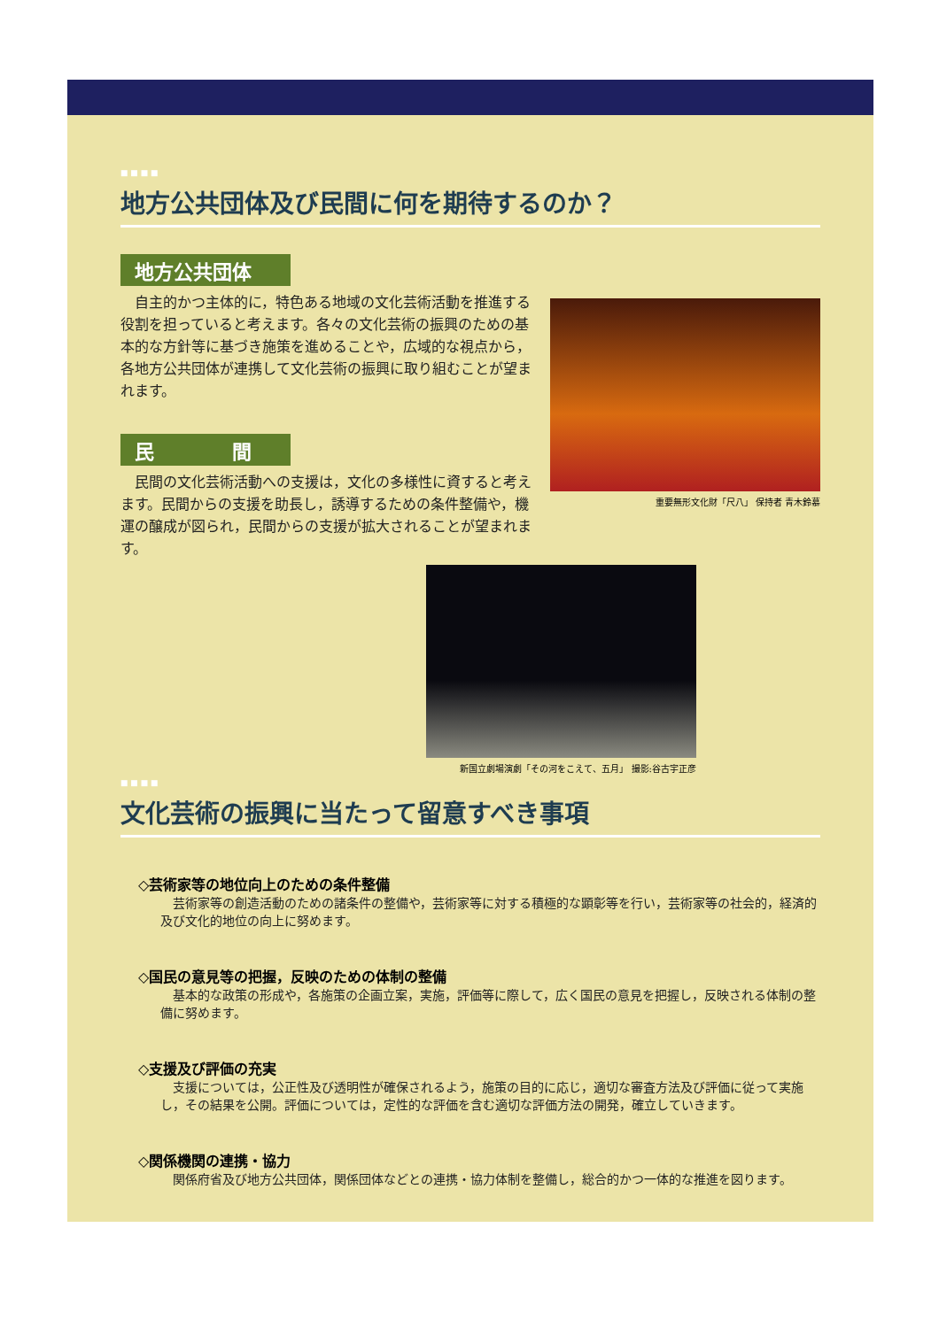■ ■ ■ ■
地方公共団体及び民間に何を期待するのか？
地方公共団体
　自主的かつ主体的に，特色ある地域の文化芸術活動を推進する役割を担っていると考えます。各々の文化芸術の振興のための基本的な方針等に基づき施策を進めることや，広域的な視点から，各地方公共団体が連携して文化芸術の振興に取り組むことが望まれます。
民　　　　間
　民間の文化芸術活動への支援は，文化の多様性に資すると考えます。民間からの支援を助長し，誘導するための条件整備や，機運の醸成が図られ，民間からの支援が拡大されることが望まれます。
重要無形文化財「尺八」 保持者 青木鈴慕
新国立劇場演劇「その河をこえて、五月」 撮影:谷古宇正彦
■ ■ ■ ■
文化芸術の振興に当たって留意すべき事項
◇芸術家等の地位向上のための条件整備
　芸術家等の創造活動のための諸条件の整備や，芸術家等に対する積極的な顕彰等を行い，芸術家等の社会的，経済的及び文化的地位の向上に努めます。
◇国民の意見等の把握，反映のための体制の整備
　基本的な政策の形成や，各施策の企画立案，実施，評価等に際して，広く国民の意見を把握し，反映される体制の整備に努めます。
◇支援及び評価の充実
　支援については，公正性及び透明性が確保されるよう，施策の目的に応じ，適切な審査方法及び評価に従って実施し，その結果を公開。評価については，定性的な評価を含む適切な評価方法の開発，確立していきます。
◇関係機関の連携・協力
　関係府省及び地方公共団体，関係団体などとの連携・協力体制を整備し，総合的かつ一体的な推進を図ります。